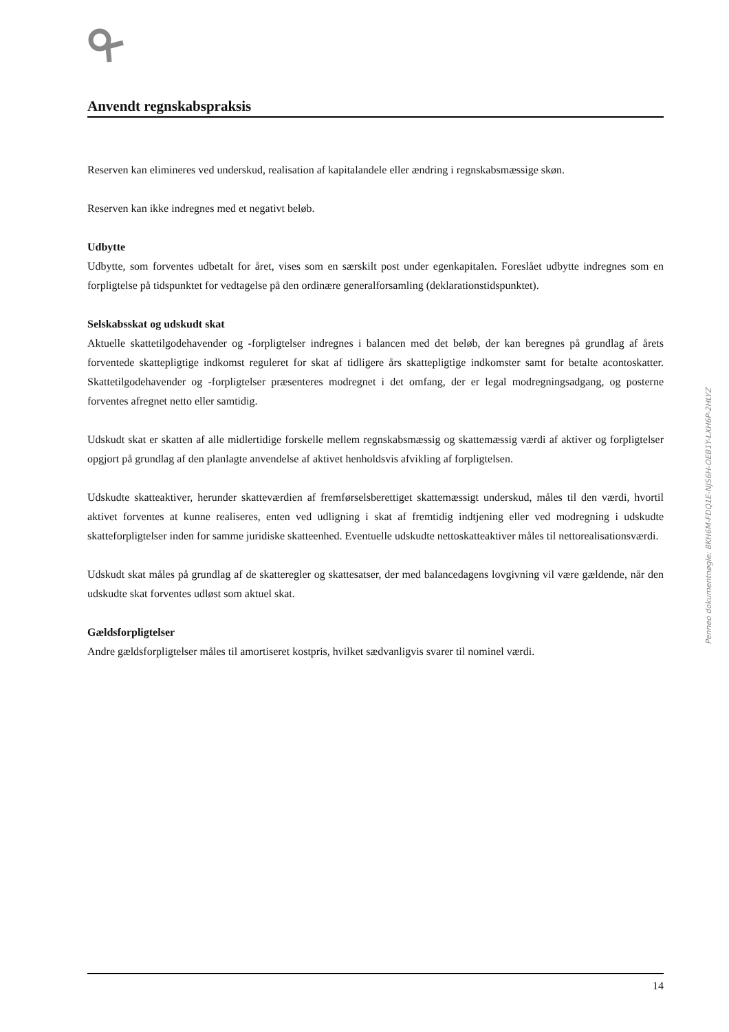Anvendt regnskabspraksis
Reserven kan elimineres ved underskud, realisation af kapitalandele eller ændring i regnskabsmæssige skøn.
Reserven kan ikke indregnes med et negativt beløb.
Udbytte
Udbytte, som forventes udbetalt for året, vises som en særskilt post under egenkapitalen. Foreslået udbytte indregnes som en forpligtelse på tidspunktet for vedtagelse på den ordinære generalforsamling (deklarationstidspunktet).
Selskabsskat og udskudt skat
Aktuelle skattetilgodehavender og -forpligtelser indregnes i balancen med det beløb, der kan beregnes på grundlag af årets forventede skattepligtige indkomst reguleret for skat af tidligere års skattepligtige indkomster samt for betalte acontoskatter. Skattetilgodehavender og -forpligtelser præsenteres modregnet i det omfang, der er legal modregningsadgang, og posterne forventes afregnet netto eller samtidig.
Udskudt skat er skatten af alle midlertidige forskelle mellem regnskabsmæssig og skattemæssig værdi af aktiver og forpligtelser opgjort på grundlag af den planlagte anvendelse af aktivet henholdsvis afvikling af forpligtelsen.
Udskudte skatteaktiver, herunder skatteværdien af fremførselsberettiget skattemæssigt underskud, måles til den værdi, hvortil aktivet forventes at kunne realiseres, enten ved udligning i skat af fremtidig indtjening eller ved modregning i udskudte skatteforpligtelser inden for samme juridiske skatteenhed. Eventuelle udskudte nettoskatteaktiver måles til nettorealisationsværdi.
Udskudt skat måles på grundlag af de skatteregler og skattesatser, der med balancedagens lovgivning vil være gældende, når den udskudte skat forventes udløst som aktuel skat.
Gældsforpligtelser
Andre gældsforpligtelser måles til amortiseret kostpris, hvilket sædvanligvis svarer til nominel værdi.
14
Penneo dokumentnøgle: 8KH6M-FDQ1E-NJS6H-OEB1Y-LXH6P-2HLYZ